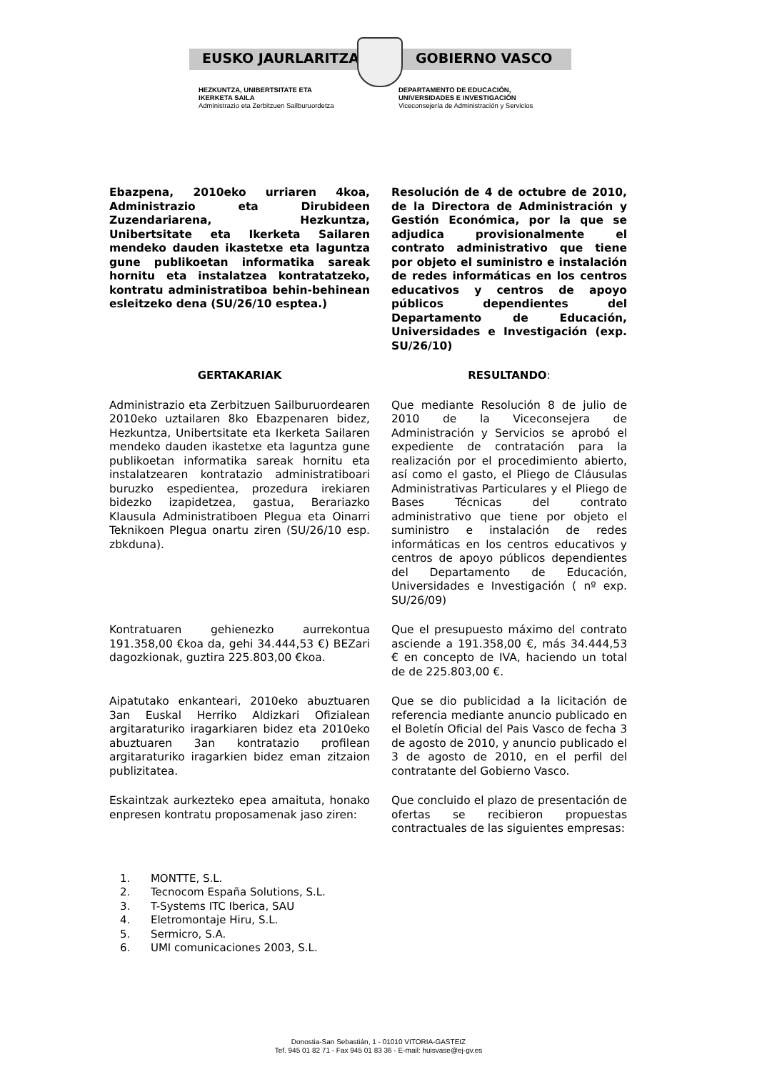EUSKO JAURLARITZA GOBIERNO VASCO
HEZKUNTZA, UNIBERTSITATE ETA
IKERKETA SAILA
Administrazio eta Zerbitzuen Sailburuordetza
DEPARTAMENTO DE EDUCACIÓN,
UNIVERSIDADES E INVESTIGACIÓN
Viceconsejería de Administración y Servicios
Ebazpena, 2010eko urriaren 4koa, Administrazio eta Dirubideen Zuzendariarena, Hezkuntza, Unibertsitate eta Ikerketa Sailaren mendeko dauden ikastetxe eta laguntza gune publikoetan informatika sareak hornitu eta instalatzea kontratatzeko, kontratu administratiboa behin-behinean esleitzeko dena (SU/26/10 esptea.)
Resolución de 4 de octubre de 2010, de la Directora de Administración y Gestión Económica, por la que se adjudica provisionalmente el contrato administrativo que tiene por objeto el suministro e instalación de redes informáticas en los centros educativos y centros de apoyo públicos dependientes del Departamento de Educación, Universidades e Investigación (exp. SU/26/10)
GERTAKARIAK RESULTANDO:
Administrazio eta Zerbitzuen Sailburuordearen 2010eko uztailaren 8ko Ebazpenaren bidez, Hezkuntza, Unibertsitate eta Ikerketa Sailaren mendeko dauden ikastetxe eta laguntza gune publikoetan informatika sareak hornitu eta instalatzearen kontratazio administratiboari buruzko espedientea, prozedura irekiaren bidezko izapidetzea, gastua, Berariazko Klausula Administratiboen Plegua eta Oinarri Teknikoen Plegua onartu ziren (SU/26/10 esp. zbkduna).
Que mediante Resolución 8 de julio de 2010 de la Viceconsejera de Administración y Servicios se aprobó el expediente de contratación para la realización por el procedimiento abierto, así como el gasto, el Pliego de Cláusulas Administrativas Particulares y el Pliego de Bases Técnicas del contrato administrativo que tiene por objeto el suministro e instalación de redes informáticas en los centros educativos y centros de apoyo públicos dependientes del Departamento de Educación, Universidades e Investigación ( nº exp. SU/26/09)
Kontratuaren gehienezko aurrekontua 191.358,00 €koa da, gehi 34.444,53 €) BEZari dagozkionak, guztira 225.803,00 €koa.
Que el presupuesto máximo del contrato asciende a 191.358,00 €, más 34.444,53 € en concepto de IVA, haciendo un total de de 225.803,00 €.
Aipatutako enkanteari, 2010eko abuztuaren 3an Euskal Herriko Aldizkari Ofizialean argitaraturiko iragarkiaren bidez eta 2010eko abuztuaren 3an kontratazio profilean argitaraturiko iragarkien bidez eman zitzaion publizitatea.
Que se dio publicidad a la licitación de referencia mediante anuncio publicado en el Boletín Oficial del Pais Vasco de fecha 3 de agosto de 2010, y anuncio publicado el 3 de agosto de 2010, en el perfil del contratante del Gobierno Vasco.
Eskaintzak aurkezteko epea amaituta, honako enpresen kontratu proposamenak jaso ziren:
Que concluido el plazo de presentación de ofertas se recibieron propuestas contractuales de las siguientes empresas:
1. MONTTE, S.L.
2. Tecnocom España Solutions, S.L.
3. T-Systems ITC Iberica, SAU
4. Eletromontaje Hiru, S.L.
5. Sermicro, S.A.
6. UMI comunicaciones 2003, S.L.
Donostia-San Sebastián, 1 - 01010 VITORIA-GASTEIZ
Tef. 945 01 82 71 - Fax 945 01 83 36 - E-mail: huisvase@ej-gv.es